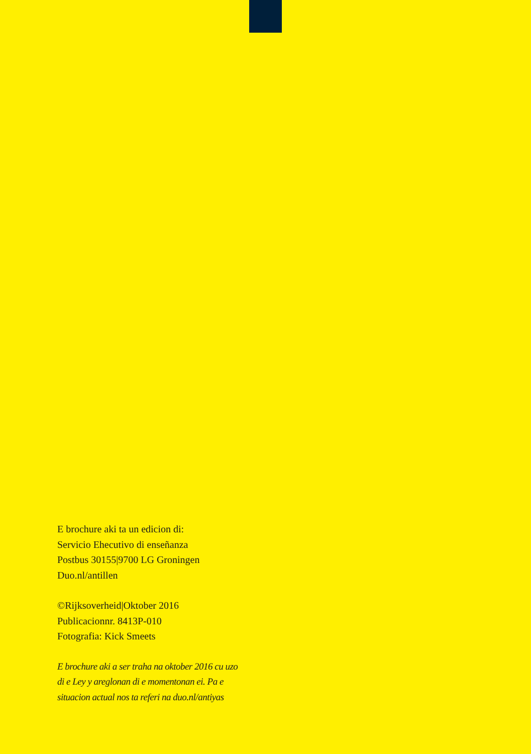E brochure aki ta un edicion di:
Servicio Ehecutivo di enseñanza
Postbus 30155|9700 LG Groningen
Duo.nl/antillen
©Rijksoverheid|Oktober 2016
Publicacionnr. 8413P-010
Fotografia: Kick Smeets
E brochure aki a ser traha na oktober 2016 cu uzo
di e Ley y areglonan di e momentonan ei. Pa e
situacion actual nos ta referi na duo.nl/antiyas